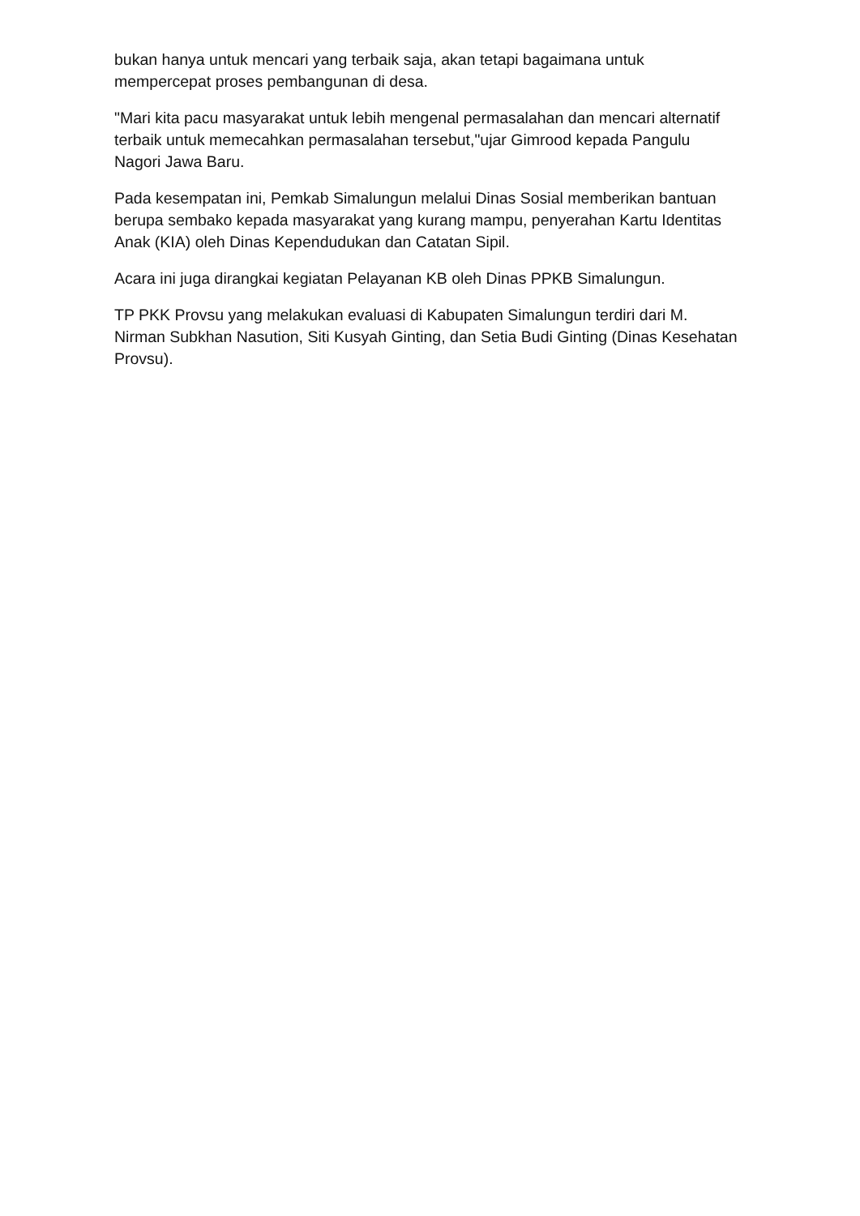bukan hanya untuk mencari yang terbaik saja, akan tetapi bagaimana untuk mempercepat proses pembangunan di desa.
"Mari kita pacu masyarakat untuk lebih mengenal permasalahan dan mencari alternatif terbaik untuk memecahkan permasalahan tersebut,"ujar Gimrood kepada Pangulu Nagori Jawa Baru.
Pada kesempatan ini, Pemkab Simalungun melalui Dinas Sosial memberikan bantuan berupa sembako kepada masyarakat yang kurang mampu, penyerahan Kartu Identitas Anak (KIA) oleh Dinas Kependudukan dan Catatan Sipil.
Acara ini juga dirangkai kegiatan Pelayanan KB oleh Dinas PPKB Simalungun.
TP PKK Provsu yang melakukan evaluasi di Kabupaten Simalungun terdiri dari M. Nirman Subkhan Nasution, Siti Kusyah Ginting, dan Setia Budi Ginting (Dinas Kesehatan Provsu).